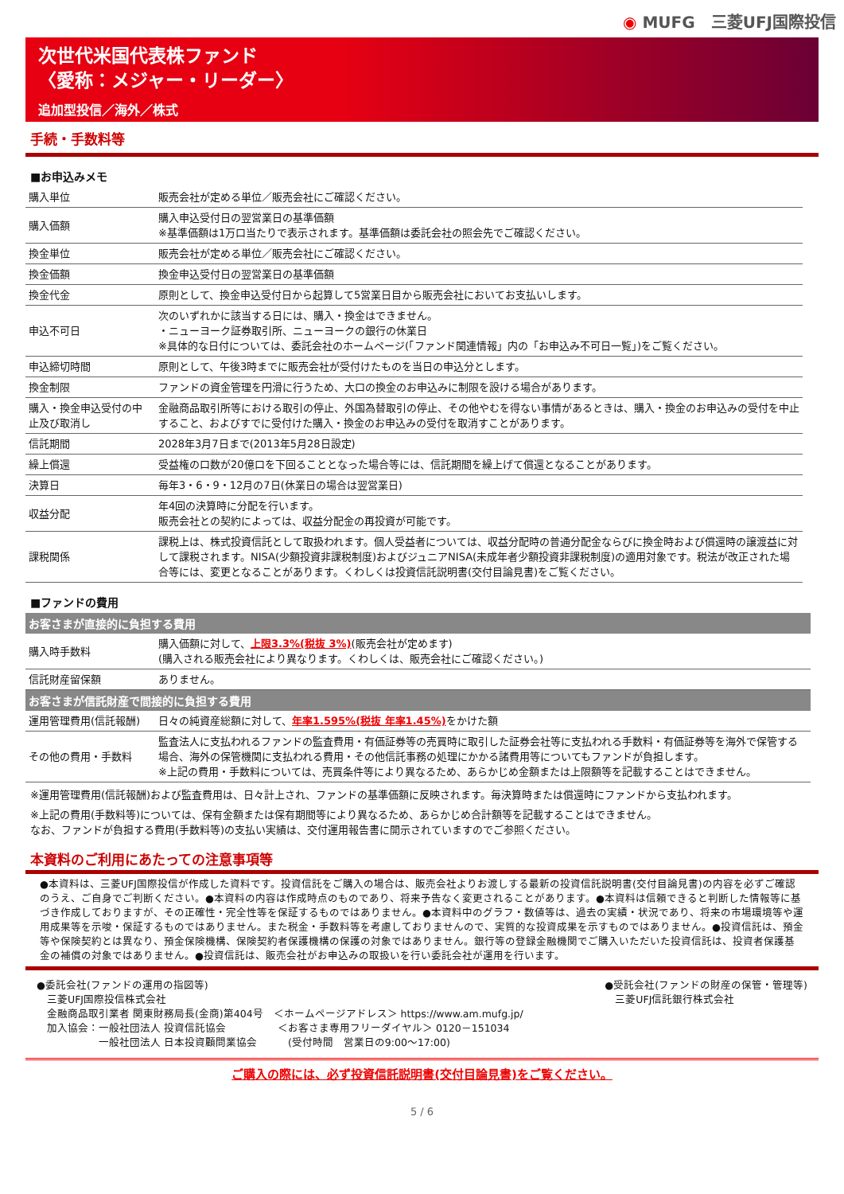◉ MUFG　三菱UFJ国際投信
次世代米国代表株ファンド
〈愛称：メジャー・リーダー〉
追加型投信／海外／株式
手続・手数料等
■お申込みメモ
| 購入単位 | 販売会社が定める単位／販売会社にご確認ください。 |
| 購入価額 | 購入申込受付日の翌営業日の基準価額 ※基準価額は1万口当たりで表示されます。基準価額は委託会社の照会先でご確認ください。 |
| 換金単位 | 販売会社が定める単位／販売会社にご確認ください。 |
| 換金価額 | 換金申込受付日の翌営業日の基準価額 |
| 換金代金 | 原則として、換金申込受付日から起算して5営業日目から販売会社においてお支払いします。 |
| 申込不可日 | 次のいずれかに該当する日には、購入・換金はできません。 ・ニューヨーク証券取引所、ニューヨークの銀行の休業日 ※具体的な日付については、委託会社のホームページ(「ファンド関連情報」内の「お申込み不可日一覧」)をご覧ください。 |
| 申込締切時間 | 原則として、午後3時までに販売会社が受付けたものを当日の申込分とします。 |
| 換金制限 | ファンドの資金管理を円滑に行うため、大口の換金のお申込みに制限を設ける場合があります。 |
| 購入・換金申込受付の中止及び取消し | 金融商品取引所等における取引の停止、外国為替取引の停止、その他やむを得ない事情があるときは、購入・換金のお申込みの受付を中止すること、およびすでに受付けた購入・換金のお申込みの受付を取消すことがあります。 |
| 信託期間 | 2028年3月7日まで(2013年5月28日設定) |
| 繰上償還 | 受益権の口数が20億口を下回ることとなった場合等には、信託期間を繰上げて償還となることがあります。 |
| 決算日 | 毎年3・6・9・12月の7日(休業日の場合は翌営業日) |
| 収益分配 | 年4回の決算時に分配を行います。 販売会社との契約によっては、収益分配金の再投資が可能です。 |
| 課税関係 | 課税上は、株式投資信託として取扱われます。個人受益者については、収益分配時の普通分配金ならびに換金時および償還時の譲渡益に対して課税されます。NISA(少額投資非課税制度)およびジュニアNISA(未成年者少額投資非課税制度)の適用対象です。税法が改正された場合等には、変更となることがあります。くわしくは投資信託説明書(交付目論見書)をご覧ください。 |
■ファンドの費用
| お客さまが直接的に負担する費用 | |
| --- | --- |
| 購入時手数料 | 購入価額に対して、 上限3.3%(税抜 3%) (販売会社が定めます) (購入される販売会社により異なります。くわしくは、販売会社にご確認ください。) |
| 信託財産留保額 | ありません。 |
| お客さまが信託財産で間接的に負担する費用 | |
| 運用管理費用(信託報酬) | 日々の純資産総額に対して、 年率1.595%(税抜 年率1.45%) をかけた額 |
| その他の費用・手数料 | 監査法人に支払われるファンドの監査費用・有価証券等の売買時に取引した証券会社等に支払われる手数料・有価証券等を海外で保管する場合、海外の保管機関に支払われる費用・その他信託事務の処理にかかる諸費用等についてもファンドが負担します。 ※上記の費用・手数料については、売買条件等により異なるため、あらかじめ金額または上限額等を記載することはできません。 |
※運用管理費用(信託報酬)および監査費用は、日々計上され、ファンドの基準価額に反映されます。毎決算時または償還時にファンドから支払われます。
※上記の費用(手数料等)については、保有金額または保有期間等により異なるため、あらかじめ合計額等を記載することはできません。
なお、ファンドが負担する費用(手数料等)の支払い実績は、交付運用報告書に開示されていますのでご参照ください。
本資料のご利用にあたっての注意事項等
●本資料は、三菱UFJ国際投信が作成した資料です。投資信託をご購入の場合は、販売会社よりお渡しする最新の投資信託説明書(交付目論見書)の内容を必ずご確認のうえ、ご自身でご判断ください。●本資料の内容は作成時点のものであり、将来予告なく変更されることがあります。●本資料は信頼できると判断した情報等に基づき作成しておりますが、その正確性・完全性等を保証するものではありません。●本資料中のグラフ・数値等は、過去の実績・状況であり、将来の市場環境等や運用成果等を示唆・保証するものではありません。また税金・手数料等を考慮しておりませんので、実質的な投資成果を示すものではありません。●投資信託は、預金等や保険契約とは異なり、預金保険機構、保険契約者保護機構の保護の対象ではありません。銀行等の登録金融機関でご購入いただいた投資信託は、投資者保護基金の補償の対象ではありません。●投資信託は、販売会社がお申込みの取扱いを行い委託会社が運用を行います。
●委託会社(ファンドの運用の指図等)
　三菱UFJ国際投信株式会社
　金融商品取引業者 関東財務局長(金商)第404号　＜ホームページアドレス＞ https://www.am.mufg.jp/
　加入協会：一般社団法人 投資信託協会　　　　　＜お客さま専用フリーダイヤル＞ 0120－151034
　　　　　　一般社団法人 日本投資顧問業協会　　　(受付時間　営業日の9:00～17:00)
●受託会社(ファンドの財産の保管・管理等)
　三菱UFJ信託銀行株式会社
ご購入の際には、必ず投資信託説明書(交付目論見書)をご覧ください。
5 / 6